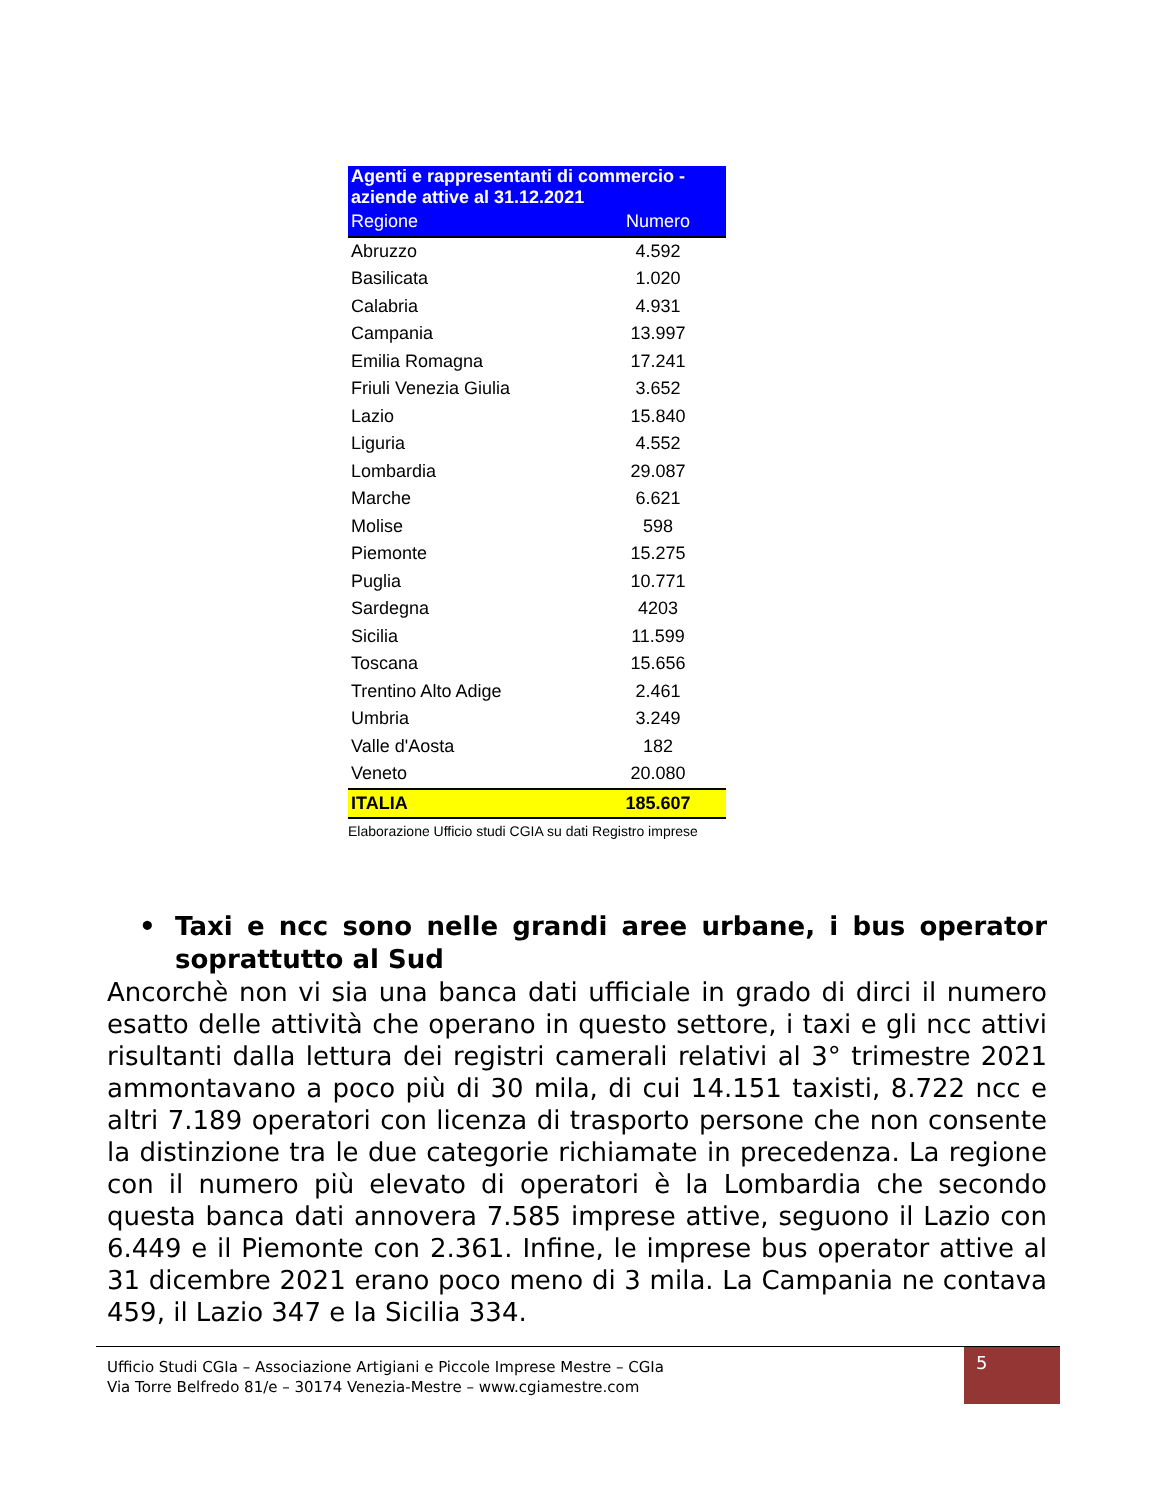| Agenti e rappresentanti di commercio - aziende attive al 31.12.2021 | |
| Regione | Numero |
| Abruzzo | 4.592 |
| Basilicata | 1.020 |
| Calabria | 4.931 |
| Campania | 13.997 |
| Emilia Romagna | 17.241 |
| Friuli Venezia Giulia | 3.652 |
| Lazio | 15.840 |
| Liguria | 4.552 |
| Lombardia | 29.087 |
| Marche | 6.621 |
| Molise | 598 |
| Piemonte | 15.275 |
| Puglia | 10.771 |
| Sardegna | 4203 |
| Sicilia | 11.599 |
| Toscana | 15.656 |
| Trentino Alto Adige | 2.461 |
| Umbria | 3.249 |
| Valle d'Aosta | 182 |
| Veneto | 20.080 |
| ITALIA | 185.607 |
Elaborazione Ufficio studi CGIA su dati Registro imprese
• Taxi e ncc sono nelle grandi aree urbane, i bus operator soprattutto al Sud
Ancorchè non vi sia una banca dati ufficiale in grado di dirci il numero esatto delle attività che operano in questo settore, i taxi e gli ncc attivi risultanti dalla lettura dei registri camerali relativi al 3° trimestre 2021 ammontavano a poco più di 30 mila, di cui 14.151 taxisti, 8.722 ncc e altri 7.189 operatori con licenza di trasporto persone che non consente la distinzione tra le due categorie richiamate in precedenza. La regione con il numero più elevato di operatori è la Lombardia che secondo questa banca dati annovera 7.585 imprese attive, seguono il Lazio con 6.449 e il Piemonte con 2.361. Infine, le imprese bus operator attive al 31 dicembre 2021 erano poco meno di 3 mila. La Campania ne contava 459, il Lazio 347 e la Sicilia 334.
Ufficio Studi CGIa – Associazione Artigiani e Piccole Imprese Mestre – CGIa
Via Torre Belfredo 81/e – 30174 Venezia-Mestre – www.cgiamestre.com
5